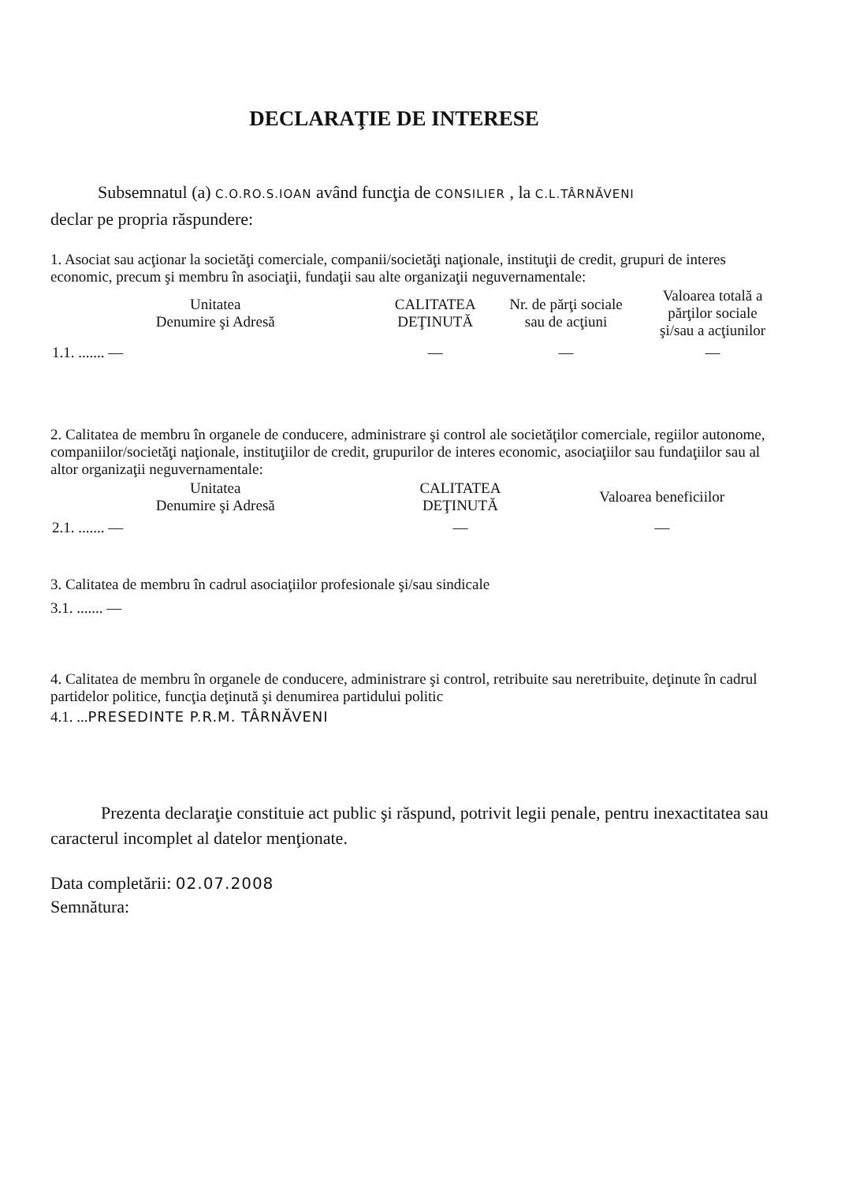DECLARAŢIE DE INTERESE
Subsemnatul (a) C.O.RO.S.IOAN având funcţia de CONSILIER , la C.L.TÂRNĂVENI
declar pe propria răspundere:
1. Asociat sau acţionar la societăţi comerciale, companii/societăţi naţionale, instituţii de credit, grupuri de interes economic, precum şi membru în asociaţii, fundaţii sau alte organizaţii neguvernamentale:
| Unitatea Denumire şi Adresă | CALITATEA DEŢINUTĂ | Nr. de părţi sociale sau de acţiuni | Valoarea totală a părţilor sociale şi/sau a acţiunilor |
| --- | --- | --- | --- |
| 1.1. ....... — | — | — | — |
2. Calitatea de membru în organele de conducere, administrare şi control ale societăţilor comerciale, regiilor autonome, companiilor/societăţi naţionale, instituţiilor de credit, grupurilor de interes economic, asociaţiilor sau fundaţiilor sau al altor organizaţii neguvernamentale:
| Unitatea Denumire şi Adresă | CALITATEA DEŢINUTĂ | Valoarea beneficiilor |
| --- | --- | --- |
| 2.1. ....... — | — | — |
3. Calitatea de membru în cadrul asociaţiilor profesionale şi/sau sindicale
3.1. ....... —
4. Calitatea de membru în organele de conducere, administrare şi control, retribuite sau neretribuite, deţinute în cadrul partidelor politice, funcţia deţinută şi denumirea partidului politic
4.1. ...PRESEDINTE P.R.M. TÂRNĂVENI
Prezenta declaraţie constituie act public şi răspund, potrivit legii penale, pentru inexactitatea sau caracterul incomplet al datelor menţionate.
Data completării: 02.07.2008
Semnătura: